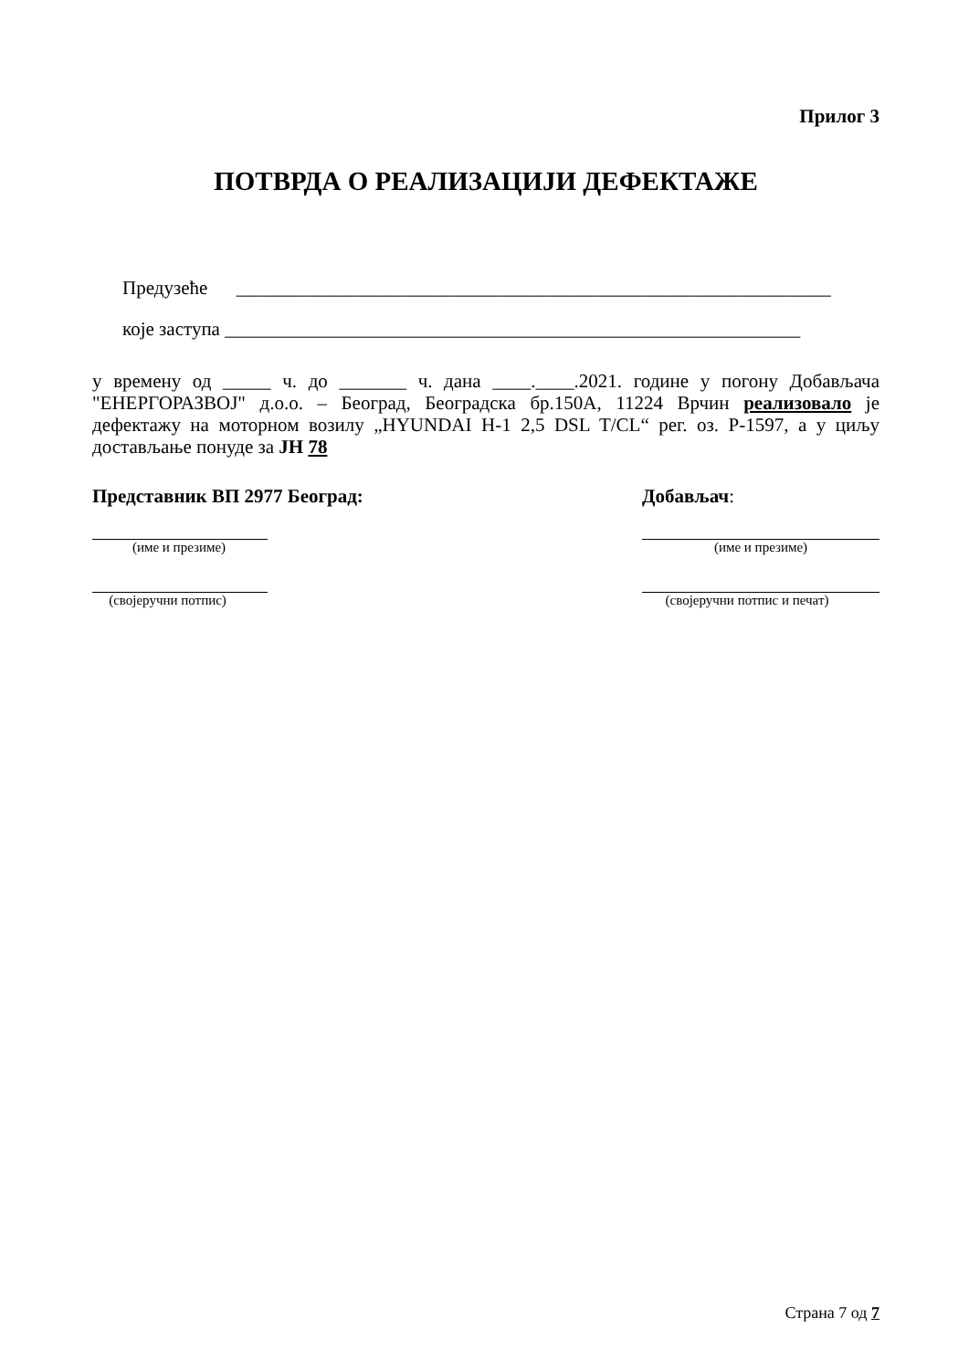Прилог 3
ПОТВРДА О РЕАЛИЗАЦИЈИ ДЕФЕКТАЖЕ
Предузеће ______________________________________________________________
које заступа ____________________________________________________________
у времену од _____ ч. до _______ ч. дана ____.____.2021. године у погону Добављача "ЕНЕРГОРАЗВОЈ" д.о.о. – Београд, Београдска бр.150А, 11224 Врчин реализовало је дефектажу на моторном возилу „HYUNDAI H-1 2,5 DSL T/CL“ рег. оз. Р-1597, а у циљу достављање понуде за ЈН 78
Представник ВП 2977 Београд:
(име и презиме)
(својеручни потпис)
Добављач:
(име и презиме)
(својеручни потпис и печат)
Страна 7 од 7